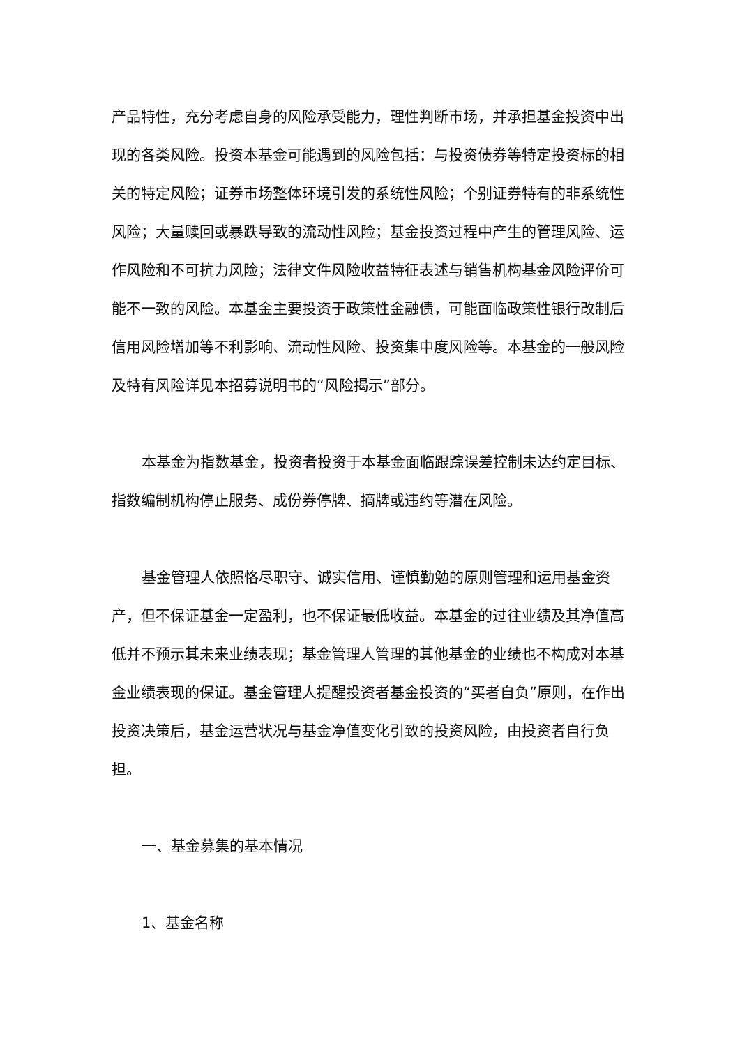产品特性，充分考虑自身的风险承受能力，理性判断市场，并承担基金投资中出现的各类风险。投资本基金可能遇到的风险包括：与投资债券等特定投资标的相关的特定风险；证券市场整体环境引发的系统性风险；个别证券特有的非系统性风险；大量赎回或暴跌导致的流动性风险；基金投资过程中产生的管理风险、运作风险和不可抗力风险；法律文件风险收益特征表述与销售机构基金风险评价可能不一致的风险。本基金主要投资于政策性金融债，可能面临政策性银行改制后信用风险增加等不利影响、流动性风险、投资集中度风险等。本基金的一般风险及特有风险详见本招募说明书的“风险揭示”部分。
本基金为指数基金，投资者投资于本基金面临跟踪误差控制未达约定目标、指数编制机构停止服务、成份券停牌、摘牌或违约等潜在风险。
基金管理人依照恪尽职守、诚实信用、谨慎勤勉的原则管理和运用基金资产，但不保证基金一定盈利，也不保证最低收益。本基金的过往业绩及其净值高低并不预示其未来业绩表现；基金管理人管理的其他基金的业绩也不构成对本基金业绩表现的保证。基金管理人提醒投资者基金投资的“买者自负”原则，在作出投资决策后，基金运营状况与基金净值变化引致的投资风险，由投资者自行负担。
一、基金募集的基本情况
1、基金名称